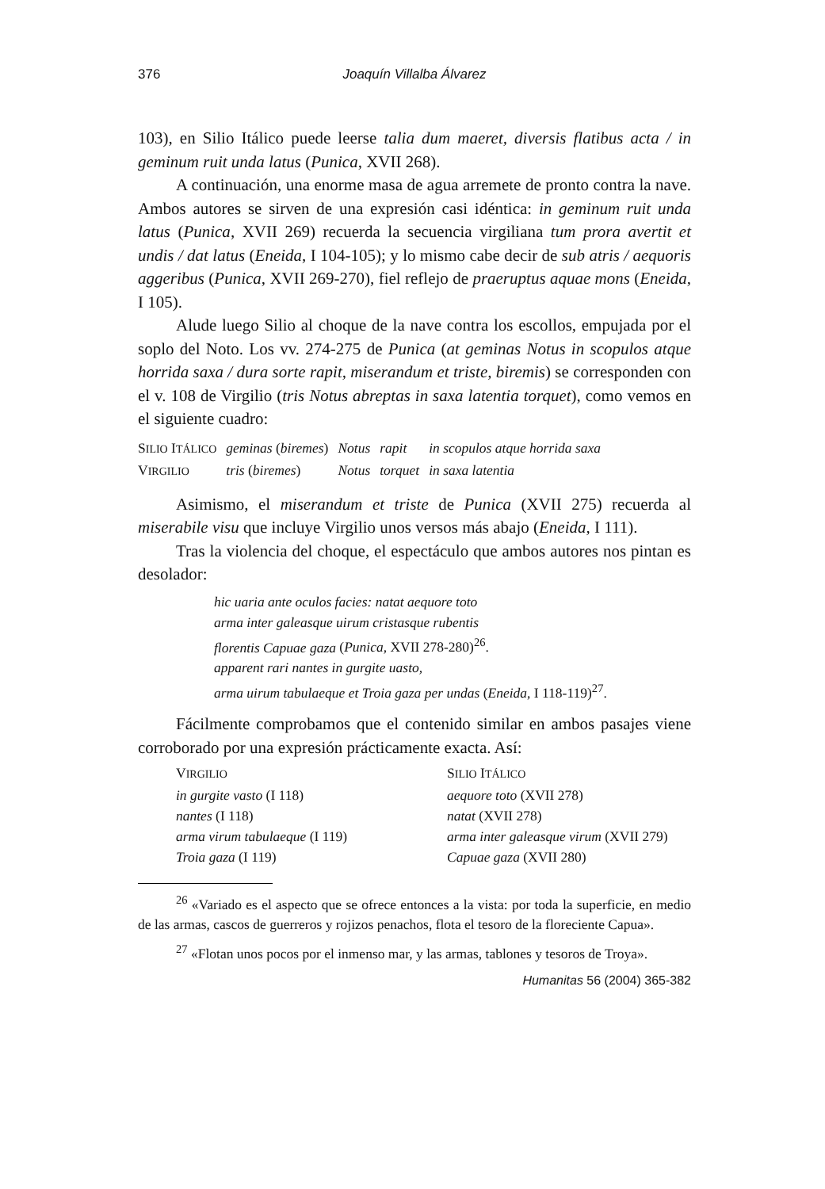376 Joaquín Villalba Álvarez
103), en Silio Itálico puede leerse talia dum maeret, diversis flatibus acta / in geminum ruit unda latus (Punica, XVII 268).
A continuación, una enorme masa de agua arremete de pronto contra la nave. Ambos autores se sirven de una expresión casi idéntica: in geminum ruit unda latus (Punica, XVII 269) recuerda la secuencia virgiliana tum prora avertit et undis / dat latus (Eneida, I 104-105); y lo mismo cabe decir de sub atris / aequoris aggeribus (Punica, XVII 269-270), fiel reflejo de praeruptus aquae mons (Eneida, I 105).
Alude luego Silio al choque de la nave contra los escollos, empujada por el soplo del Noto. Los vv. 274-275 de Punica (at geminas Notus in scopulos atque horrida saxa / dura sorte rapit, miserandum et triste, biremis) se corresponden con el v. 108 de Virgilio (tris Notus abreptas in saxa latentia torquet), como vemos en el siguiente cuadro:
| S ILIO I TÁLICO | geminas ( biremes ) | Notus | rapit | in scopulos atque horrida saxa |
| V IRGILIO | tris ( biremes ) | Notus | torquet | in saxa latentia |
Asimismo, el miserandum et triste de Punica (XVII 275) recuerda al miserabile visu que incluye Virgilio unos versos más abajo (Eneida, I 111).
Tras la violencia del choque, el espectáculo que ambos autores nos pintan es desolador:
hic uaria ante oculos facies: natat aequore toto
arma inter galeasque uirum cristasque rubentis
florentis Capuae gaza (Punica, XVII 278-280)<sup>26</sup>.
apparent rari nantes in gurgite uasto,
arma uirum tabulaeque et Troia gaza per undas (Eneida, I 118-119)<sup>27</sup>.
Fácilmente comprobamos que el contenido similar en ambos pasajes viene corroborado por una expresión prácticamente exacta. Así:
| V IRGILIO | S ILIO I TÁLICO |
| in gurgite vasto (I 118) | aequore toto (XVII 278) |
| nantes (I 118) | natat (XVII 278) |
| arma virum tabulaeque (I 119) | arma inter galeasque virum (XVII 279) |
| Troia gaza (I 119) | Capuae gaza (XVII 280) |
<sup>26</sup> «Variado es el aspecto que se ofrece entonces a la vista: por toda la superficie, en medio de las armas, cascos de guerreros y rojizos penachos, flota el tesoro de la floreciente Capua».
<sup>27</sup> «Flotan unos pocos por el inmenso mar, y las armas, tablones y tesoros de Troya».
Humanitas 56 (2004) 365-382